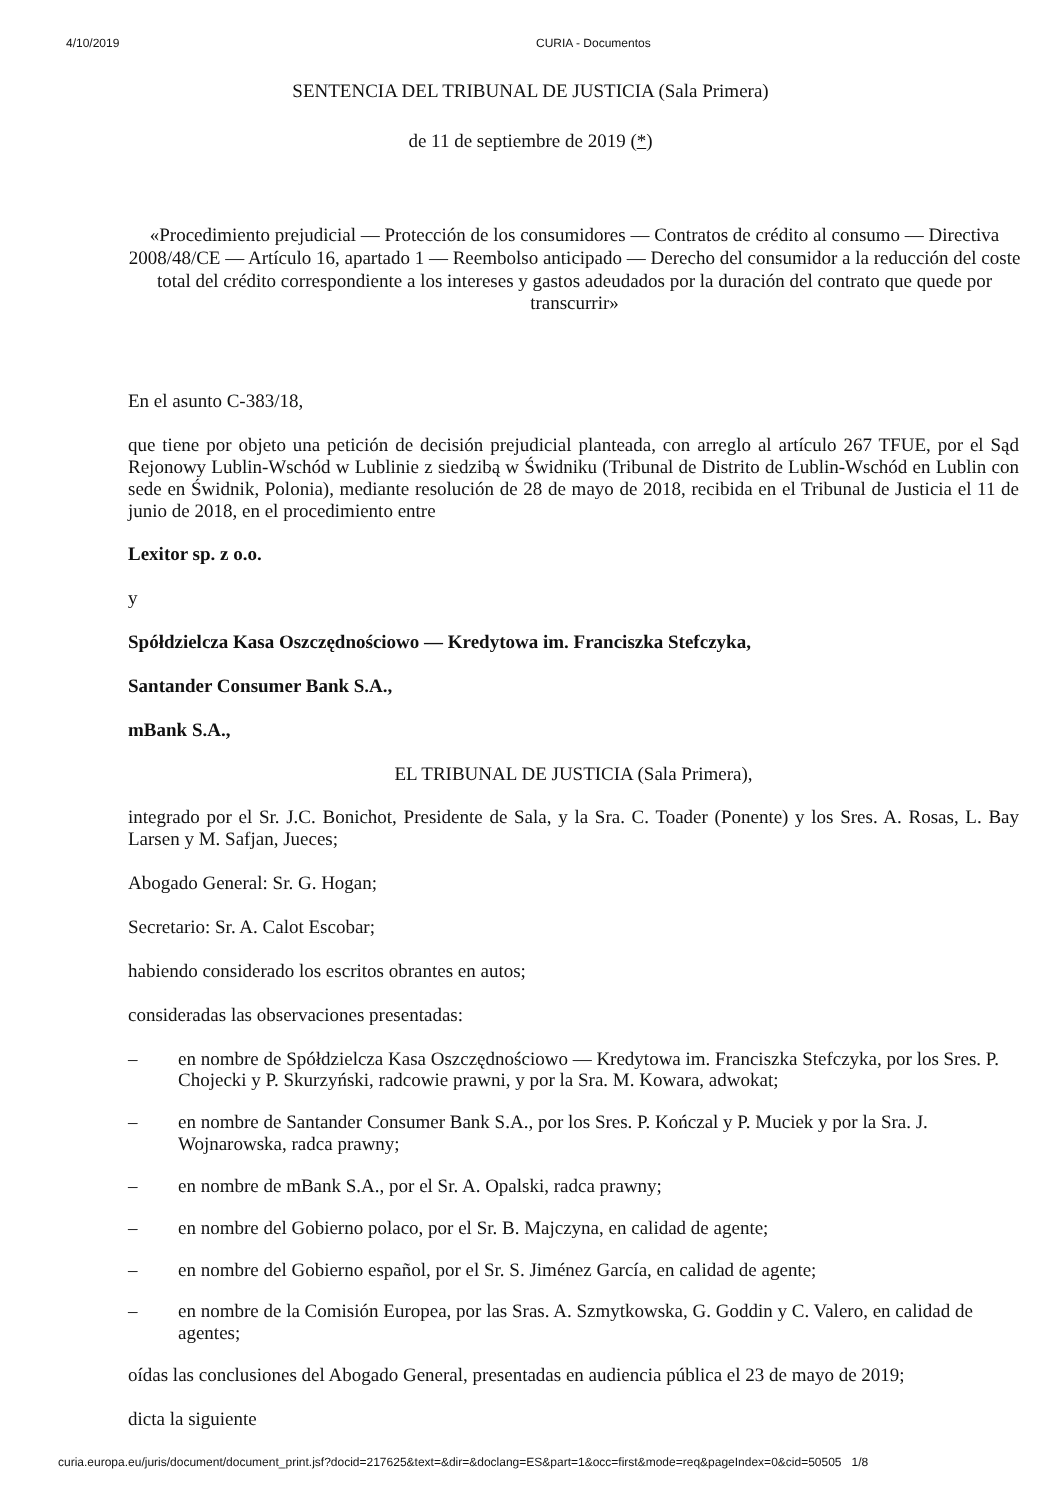4/10/2019 CURIA - Documentos
SENTENCIA DEL TRIBUNAL DE JUSTICIA (Sala Primera)
de 11 de septiembre de 2019 (*)
«Procedimiento prejudicial — Protección de los consumidores — Contratos de crédito al consumo — Directiva 2008/48/CE — Artículo 16, apartado 1 — Reembolso anticipado — Derecho del consumidor a la reducción del coste total del crédito correspondiente a los intereses y gastos adeudados por la duración del contrato que quede por transcurrir»
En el asunto C-383/18,
que tiene por objeto una petición de decisión prejudicial planteada, con arreglo al artículo 267 TFUE, por el Sąd Rejonowy Lublin-Wschód w Lublinie z siedzibą w Świdniku (Tribunal de Distrito de Lublin-Wschód en Lublin con sede en Świdnik, Polonia), mediante resolución de 28 de mayo de 2018, recibida en el Tribunal de Justicia el 11 de junio de 2018, en el procedimiento entre
Lexitor sp. z o.o.
y
Spółdzielcza Kasa Oszczędnościowo — Kredytowa im. Franciszka Stefczyka,
Santander Consumer Bank S.A.,
mBank S.A.,
EL TRIBUNAL DE JUSTICIA (Sala Primera),
integrado por el Sr. J.C. Bonichot, Presidente de Sala, y la Sra. C. Toader (Ponente) y los Sres. A. Rosas, L. Bay Larsen y M. Safjan, Jueces;
Abogado General: Sr. G. Hogan;
Secretario: Sr. A. Calot Escobar;
habiendo considerado los escritos obrantes en autos;
consideradas las observaciones presentadas:
– en nombre de Spółdzielcza Kasa Oszczędnościowo — Kredytowa im. Franciszka Stefczyka, por los Sres. P. Chojecki y P. Skurzyński, radcowie prawni, y por la Sra. M. Kowara, adwokat;
– en nombre de Santander Consumer Bank S.A., por los Sres. P. Kończal y P. Muciek y por la Sra. J. Wojnarowska, radca prawny;
– en nombre de mBank S.A., por el Sr. A. Opalski, radca prawny;
– en nombre del Gobierno polaco, por el Sr. B. Majczyna, en calidad de agente;
– en nombre del Gobierno español, por el Sr. S. Jiménez García, en calidad de agente;
– en nombre de la Comisión Europea, por las Sras. A. Szmytkowska, G. Goddin y C. Valero, en calidad de agentes;
oídas las conclusiones del Abogado General, presentadas en audiencia pública el 23 de mayo de 2019;
dicta la siguiente
curia.europa.eu/juris/document/document_print.jsf?docid=217625&text=&dir=&doclang=ES&part=1&occ=first&mode=req&pageIndex=0&cid=50505 1/8